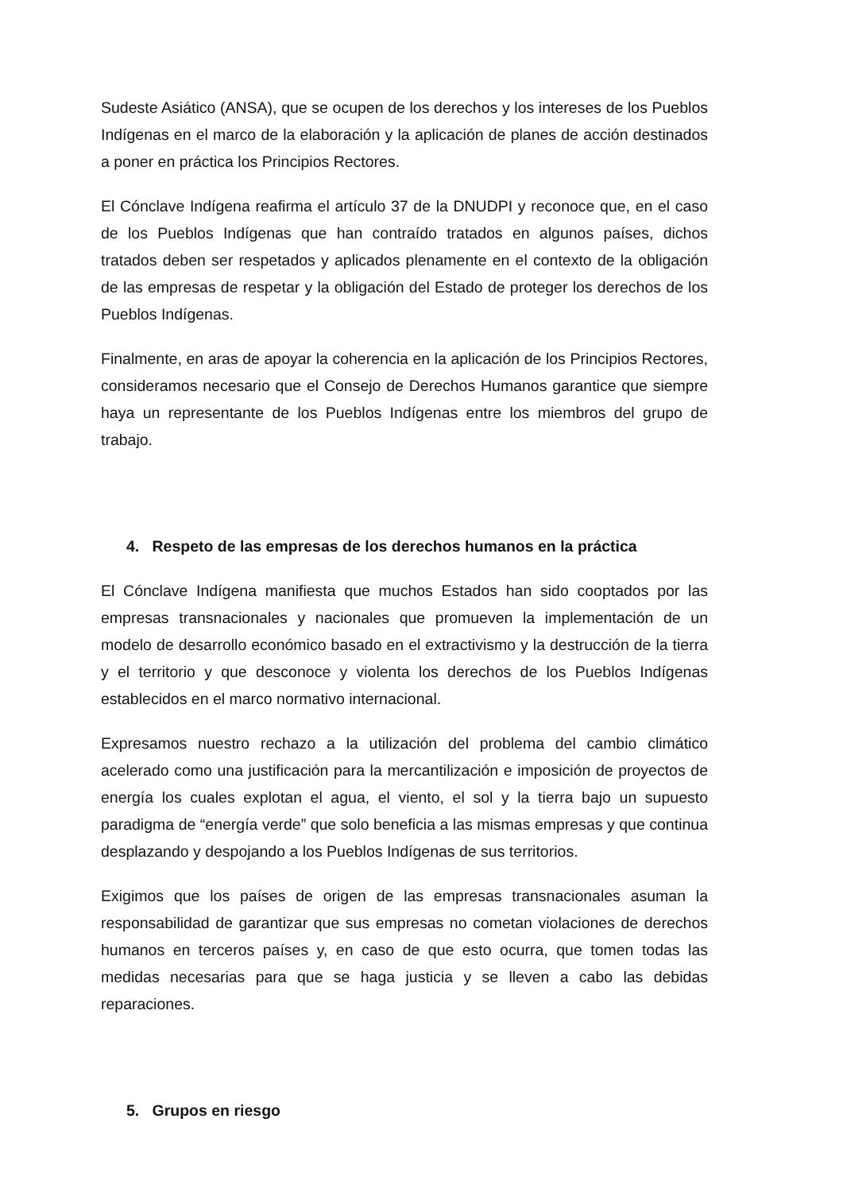Sudeste Asiático (ANSA), que se ocupen de los derechos y los intereses de los Pueblos Indígenas en el marco de la elaboración y la aplicación de planes de acción destinados a poner en práctica los Principios Rectores.
El Cónclave Indígena reafirma el artículo 37 de la DNUDPI y reconoce que, en el caso de los Pueblos Indígenas que han contraído tratados en algunos países, dichos tratados deben ser respetados y aplicados plenamente en el contexto de la obligación de las empresas de respetar y la obligación del Estado de proteger los derechos de los Pueblos Indígenas.
Finalmente, en aras de apoyar la coherencia en la aplicación de los Principios Rectores, consideramos necesario que el Consejo de Derechos Humanos garantice que siempre haya un representante de los Pueblos Indígenas entre los miembros del grupo de trabajo.
4. Respeto de las empresas de los derechos humanos en la práctica
El Cónclave Indígena manifiesta que muchos Estados han sido cooptados por las empresas transnacionales y nacionales que promueven la implementación de un modelo de desarrollo económico basado en el extractivismo y la destrucción de la tierra y el territorio y que desconoce y violenta los derechos de los Pueblos Indígenas establecidos en el marco normativo internacional.
Expresamos nuestro rechazo a la utilización del problema del cambio climático acelerado como una justificación para la mercantilización e imposición de proyectos de energía los cuales explotan el agua, el viento, el sol y la tierra bajo un supuesto paradigma de “energía verde” que solo beneficia a las mismas empresas y que continua desplazando y despojando a los Pueblos Indígenas de sus territorios.
Exigimos que los países de origen de las empresas transnacionales asuman la responsabilidad de garantizar que sus empresas no cometan violaciones de derechos humanos en terceros países y, en caso de que esto ocurra, que tomen todas las medidas necesarias para que se haga justicia y se lleven a cabo las debidas reparaciones.
5. Grupos en riesgo